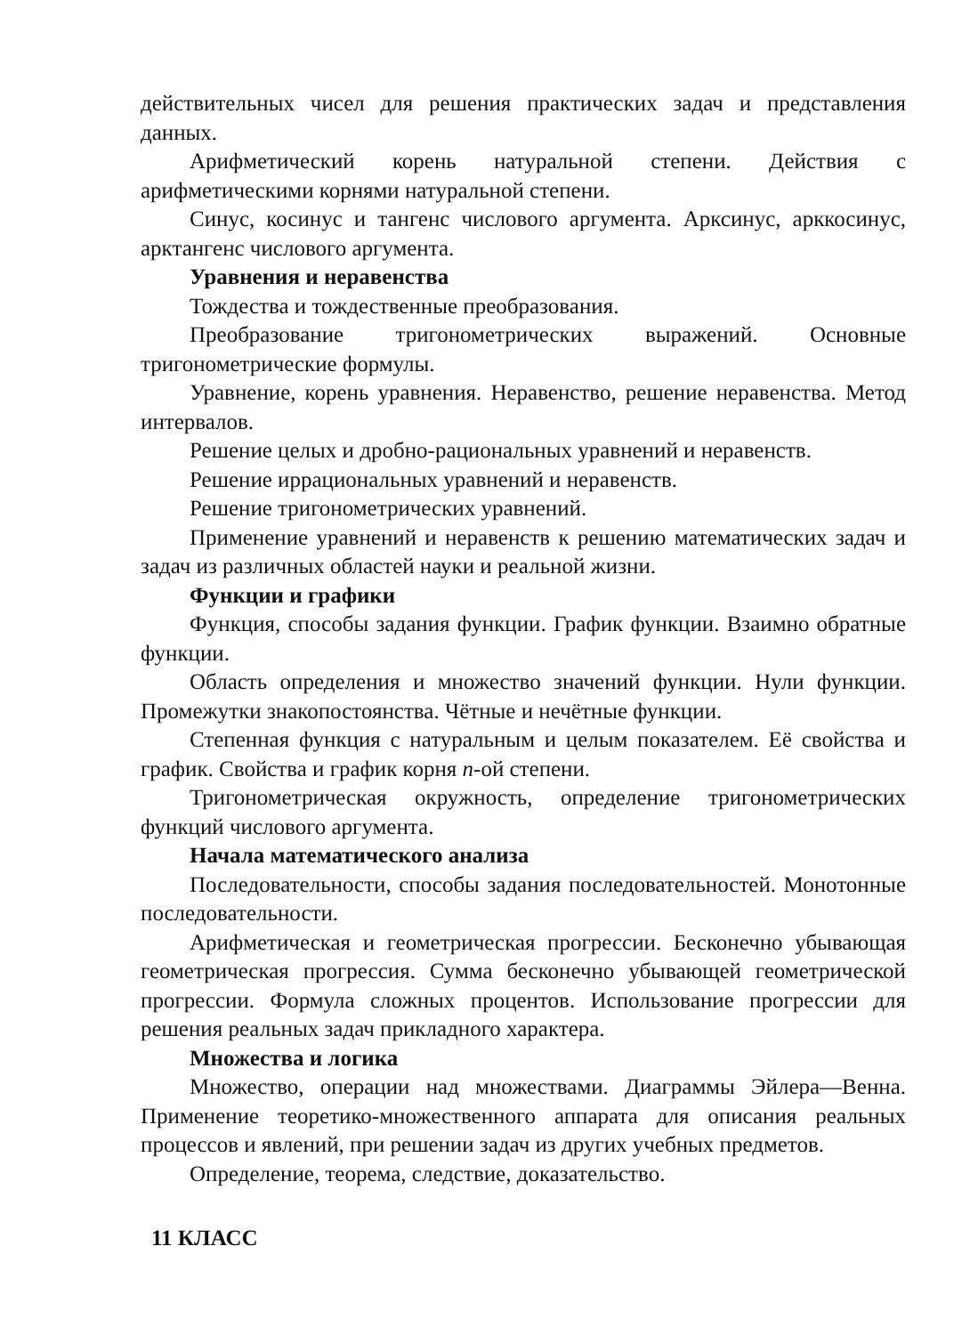действительных чисел для решения практических задач и представления данных.
Арифметический корень натуральной степени. Действия с арифметическими корнями натуральной степени.
Синус, косинус и тангенс числового аргумента. Арксинус, арккосинус, арктангенс числового аргумента.
Уравнения и неравенства
Тождества и тождественные преобразования.
Преобразование тригонометрических выражений. Основные тригонометрические формулы.
Уравнение, корень уравнения. Неравенство, решение неравенства. Метод интервалов.
Решение целых и дробно-рациональных уравнений и неравенств.
Решение иррациональных уравнений и неравенств.
Решение тригонометрических уравнений.
Применение уравнений и неравенств к решению математических задач и задач из различных областей науки и реальной жизни.
Функции и графики
Функция, способы задания функции. График функции. Взаимно обратные функции.
Область определения и множество значений функции. Нули функции. Промежутки знакопостоянства. Чётные и нечётные функции.
Степенная функция с натуральным и целым показателем. Её свойства и график. Свойства и график корня n-ой степени.
Тригонометрическая окружность, определение тригонометрических функций числового аргумента.
Начала математического анализа
Последовательности, способы задания последовательностей. Монотонные последовательности.
Арифметическая и геометрическая прогрессии. Бесконечно убывающая геометрическая прогрессия. Сумма бесконечно убывающей геометрической прогрессии. Формула сложных процентов. Использование прогрессии для решения реальных задач прикладного характера.
Множества и логика
Множество, операции над множествами. Диаграммы Эйлера—Венна. Применение теоретико-множественного аппарата для описания реальных процессов и явлений, при решении задач из других учебных предметов.
Определение, теорема, следствие, доказательство.
11 КЛАСС